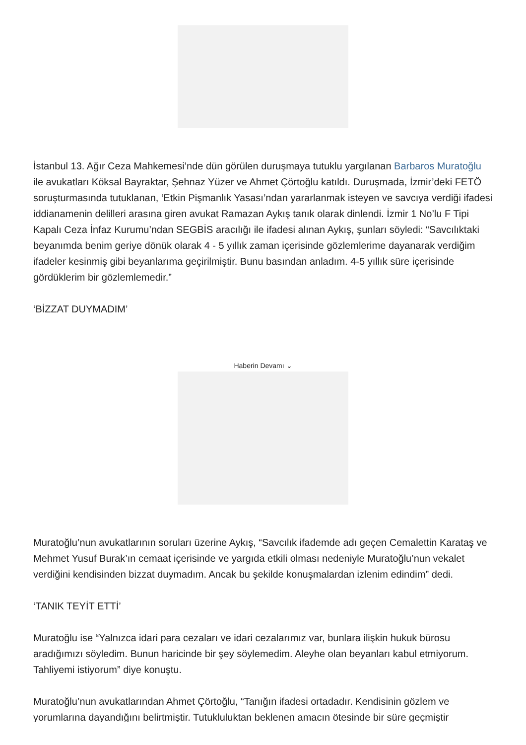İstanbul 13. Ağır Ceza Mahkemesi’nde dün görülen duruşmaya tutuklu yargılanan Barbaros Muratoğlu ile avukatları Köksal Bayraktar, Şehnaz Yüzer ve Ahmet Çörtoğlu katıldı. Duruşmada, İzmir’deki FETÖ soruşturmasında tutuklanan, ‘Etkin Pişmanlık Yasası’ndan yararlanmak isteyen ve savcıya verdiği ifadesi iddianamenin delilleri arasına giren avukat Ramazan Aykış tanık olarak dinlendi. İzmir 1 No’lu F Tipi Kapalı Ceza İnfaz Kurumu’ndan SEGBİS aracılığı ile ifadesi alınan Aykış, şunları söyledi: “Savcılıktaki beyanımda benim geriye dönük olarak 4 - 5 yıllık zaman içerisinde gözlemlerime dayanarak verdiğim ifadeler kesinmiş gibi beyanlarıma geçirilmiştir. Bunu basından anladım. 4-5 yıllık süre içerisinde gördüklerim bir gözlemlemedir.”
‘BİZZAT DUYMADIM’
Haberin Devamı ⌄
Muratoğlu’nun avukatlarının soruları üzerine Aykış, “Savcılık ifademde adı geçen Cemalettin Karataş ve Mehmet Yusuf Burak’ın cemaat içerisinde ve yargıda etkili olması nedeniyle Muratoğlu’nun vekalet verdiğini kendisinden bizzat duymadım. Ancak bu şekilde konuşmalardan izlenim edindim” dedi.
‘TANIK TEYİT ETTİ’
Muratoğlu ise “Yalnızca idari para cezaları ve idari cezalarımız var, bunlara ilişkin hukuk bürosu aradığımızı söyledim. Bunun haricinde bir şey söylemedim. Aleyhe olan beyanları kabul etmiyorum. Tahliyemi istiyorum” diye konuştu.
Muratoğlu’nun avukatlarından Ahmet Çörtoğlu, “Tanığın ifadesi ortadadır. Kendisinin gözlem ve
yorumlarına dayandığını belirtmiştir. Tutukluluktan beklenen amacın ötesinde bir süre geçmiştir